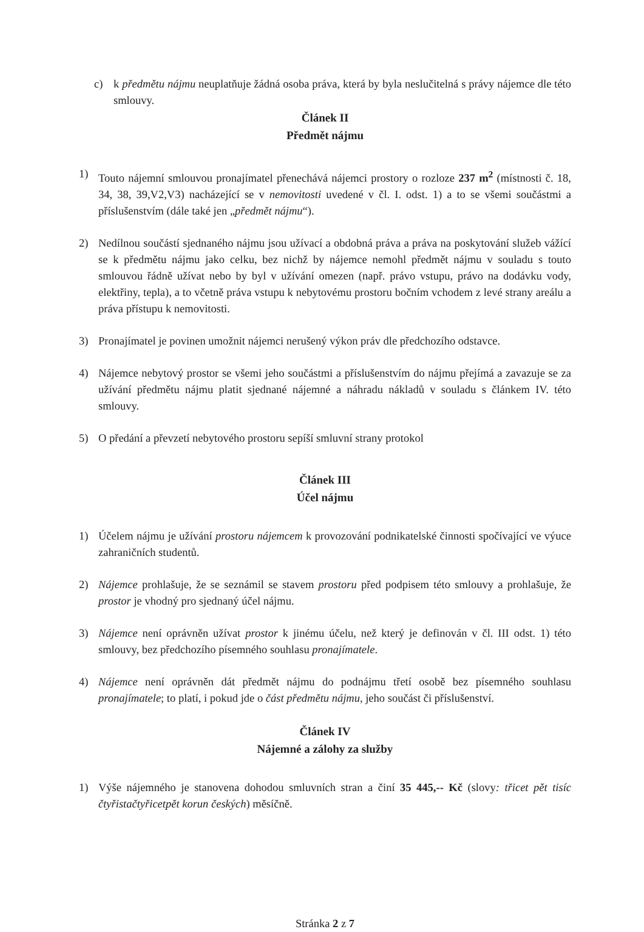c) k předmětu nájmu neuplatňuje žádná osoba práva, která by byla neslučitelná s právy nájemce dle této smlouvy.
Článek II
Předmět nájmu
1) Touto nájemní smlouvou pronajímatel přenechává nájemci prostory o rozloze 237 m<sup>2</sup> (místnosti č. 18, 34, 38, 39,V2,V3) nacházející se v nemovitosti uvedené v čl. I. odst. 1) a to se všemi součástmi a příslušenstvím (dále také jen „předmět nájmu“).
2) Nedílnou součástí sjednaného nájmu jsou užívací a obdobná práva a práva na poskytování služeb vážící se k předmětu nájmu jako celku, bez nichž by nájemce nemohl předmět nájmu v souladu s touto smlouvou řádně užívat nebo by byl v užívání omezen (např. právo vstupu, právo na dodávku vody, elektřiny, tepla), a to včetně práva vstupu k nebytovému prostoru bočním vchodem z levé strany areálu a práva přístupu k nemovitosti.
3) Pronajímatel je povinen umožnit nájemci nerušený výkon práv dle předchozího odstavce.
4) Nájemce nebytový prostor se všemi jeho součástmi a příslušenstvím do nájmu přejímá a zavazuje se za užívání předmětu nájmu platit sjednané nájemné a náhradu nákladů v souladu s článkem IV. této smlouvy.
5) O předání a převzetí nebytového prostoru sepíší smluvní strany protokol
Článek III
Účel nájmu
1) Účelem nájmu je užívání prostoru nájemcem k provozování podnikatelské činnosti spočívající ve výuce zahraničních studentů.
2) Nájemce prohlašuje, že se seznámil se stavem prostoru před podpisem této smlouvy a prohlašuje, že prostor je vhodný pro sjednaný účel nájmu.
3) Nájemce není oprávněn užívat prostor k jinému účelu, než který je definován v čl. III odst. 1) této smlouvy, bez předchozího písemného souhlasu pronajímatele.
4) Nájemce není oprávněn dát předmět nájmu do podnájmu třetí osobě bez písemného souhlasu pronajímatele; to platí, i pokud jde o část předmětu nájmu, jeho součást či příslušenství.
Článek IV
Nájemné a zálohy za služby
1) Výše nájemného je stanovena dohodou smluvních stran a činí 35 445,-- Kč (slovy: třicet pět tisíc čtyřistačtyřicetpět korun českých) měsíčně.
Stránka 2 z 7